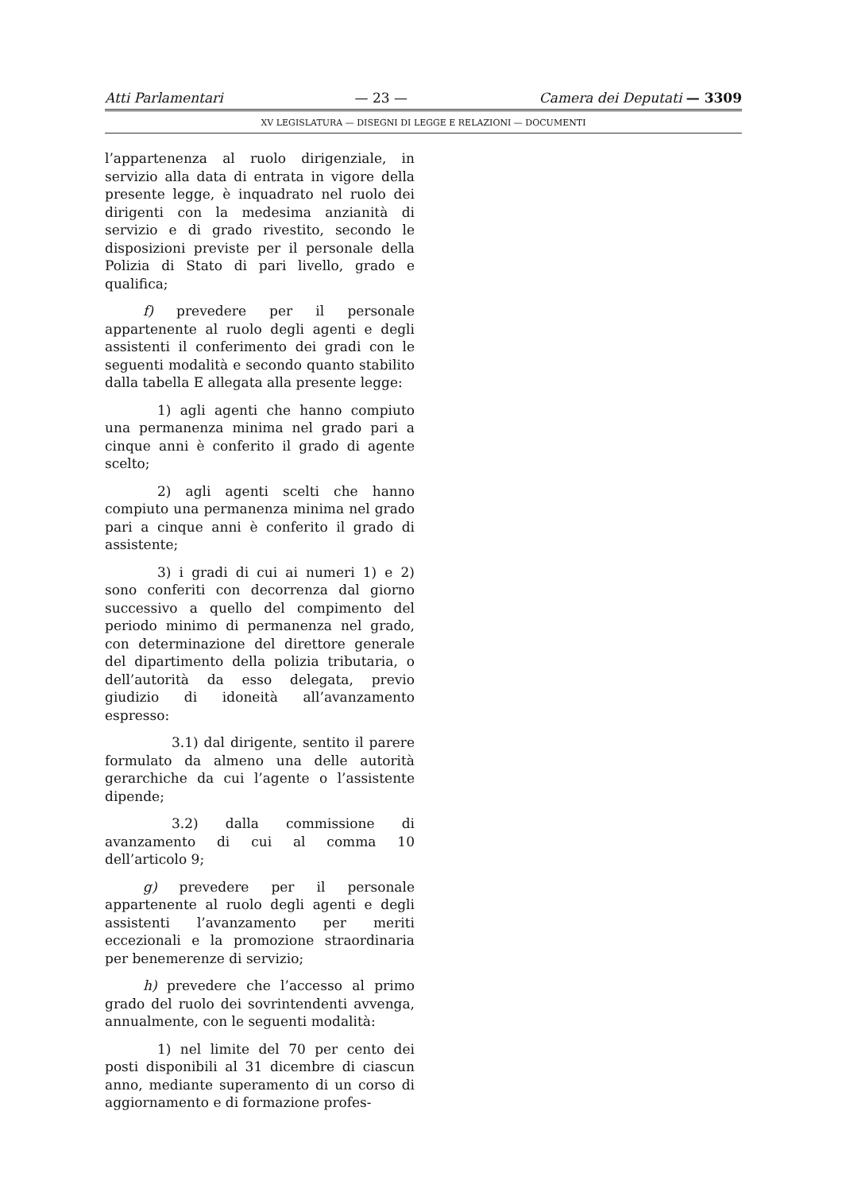Atti Parlamentari — 23 — Camera dei Deputati — 3309
XV LEGISLATURA — DISEGNI DI LEGGE E RELAZIONI — DOCUMENTI
l’appartenenza al ruolo dirigenziale, in servizio alla data di entrata in vigore della presente legge, è inquadrato nel ruolo dei dirigenti con la medesima anzianità di servizio e di grado rivestito, secondo le disposizioni previste per il personale della Polizia di Stato di pari livello, grado e qualifica;
f) prevedere per il personale appartenente al ruolo degli agenti e degli assistenti il conferimento dei gradi con le seguenti modalità e secondo quanto stabilito dalla tabella E allegata alla presente legge:
1) agli agenti che hanno compiuto una permanenza minima nel grado pari a cinque anni è conferito il grado di agente scelto;
2) agli agenti scelti che hanno compiuto una permanenza minima nel grado pari a cinque anni è conferito il grado di assistente;
3) i gradi di cui ai numeri 1) e 2) sono conferiti con decorrenza dal giorno successivo a quello del compimento del periodo minimo di permanenza nel grado, con determinazione del direttore generale del dipartimento della polizia tributaria, o dell’autorità da esso delegata, previo giudizio di idoneità all’avanzamento espresso:
3.1) dal dirigente, sentito il parere formulato da almeno una delle autorità gerarchiche da cui l’agente o l’assistente dipende;
3.2) dalla commissione di avanzamento di cui al comma 10 dell’articolo 9;
g) prevedere per il personale appartenente al ruolo degli agenti e degli assistenti l’avanzamento per meriti eccezionali e la promozione straordinaria per benemerenze di servizio;
h) prevedere che l’accesso al primo grado del ruolo dei sovrintendenti avvenga, annualmente, con le seguenti modalità:
1) nel limite del 70 per cento dei posti disponibili al 31 dicembre di ciascun anno, mediante superamento di un corso di aggiornamento e di formazione profes-